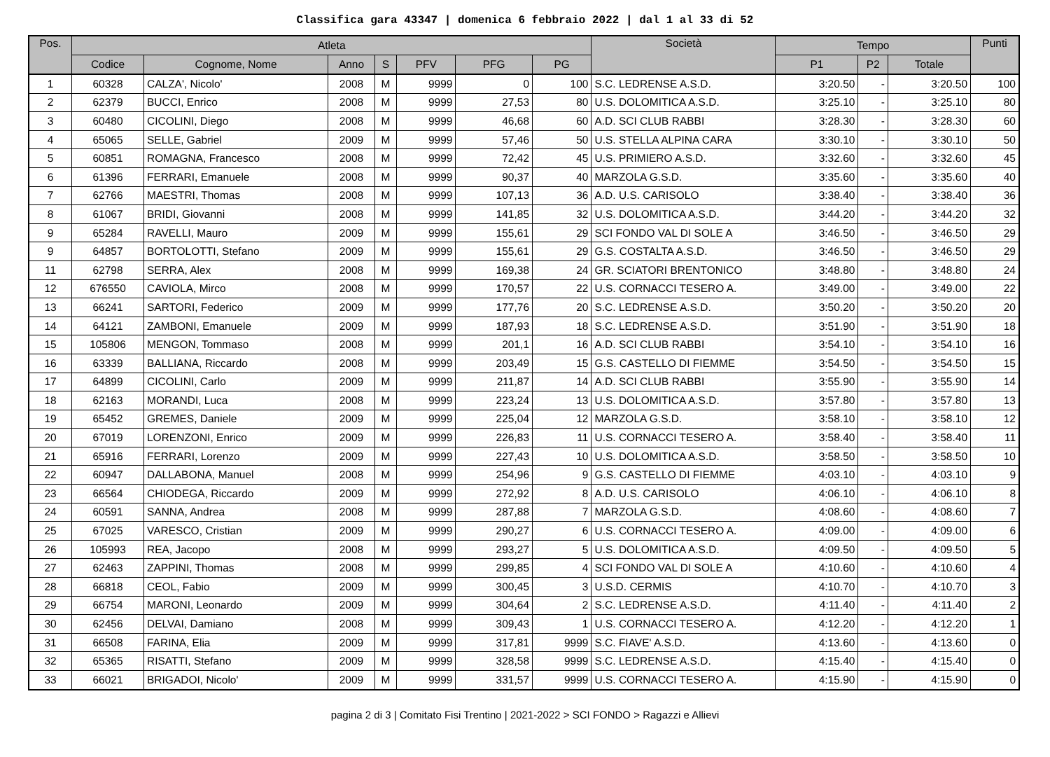Classifica gara 43347 | domenica 6 febbraio 2022 | dal 1 al 33 di 52
| Pos. | Atleta | | | | | | | Società | Tempo | | | Punti |
| --- | --- | --- | --- | --- | --- | --- | --- | --- | --- | --- | --- | --- |
| | Codice | Cognome, Nome | Anno | S | PFV | PFG | PG | | P1 | P2 | Totale | |
| 1 | 60328 | CALZA', Nicolo' | 2008 | M | 9999 | 0 | 100 | S.C. LEDRENSE A.S.D. | 3:20.50 | - | 3:20.50 | 100 |
| 2 | 62379 | BUCCI, Enrico | 2008 | M | 9999 | 27,53 | 80 | U.S. DOLOMITICA A.S.D. | 3:25.10 | - | 3:25.10 | 80 |
| 3 | 60480 | CICOLINI, Diego | 2008 | M | 9999 | 46,68 | 60 | A.D. SCI CLUB RABBI | 3:28.30 | - | 3:28.30 | 60 |
| 4 | 65065 | SELLE, Gabriel | 2009 | M | 9999 | 57,46 | 50 | U.S. STELLA ALPINA CARA | 3:30.10 | - | 3:30.10 | 50 |
| 5 | 60851 | ROMAGNA, Francesco | 2008 | M | 9999 | 72,42 | 45 | U.S. PRIMIERO A.S.D. | 3:32.60 | - | 3:32.60 | 45 |
| 6 | 61396 | FERRARI, Emanuele | 2008 | M | 9999 | 90,37 | 40 | MARZOLA G.S.D. | 3:35.60 | - | 3:35.60 | 40 |
| 7 | 62766 | MAESTRI, Thomas | 2008 | M | 9999 | 107,13 | 36 | A.D. U.S. CARISOLO | 3:38.40 | - | 3:38.40 | 36 |
| 8 | 61067 | BRIDI, Giovanni | 2008 | M | 9999 | 141,85 | 32 | U.S. DOLOMITICA A.S.D. | 3:44.20 | - | 3:44.20 | 32 |
| 9 | 65284 | RAVELLI, Mauro | 2009 | M | 9999 | 155,61 | 29 | SCI FONDO VAL DI SOLE A | 3:46.50 | - | 3:46.50 | 29 |
| 9 | 64857 | BORTOLOTTI, Stefano | 2009 | M | 9999 | 155,61 | 29 | G.S. COSTALTA A.S.D. | 3:46.50 | - | 3:46.50 | 29 |
| 11 | 62798 | SERRA, Alex | 2008 | M | 9999 | 169,38 | 24 | GR. SCIATORI BRENTONICO | 3:48.80 | - | 3:48.80 | 24 |
| 12 | 676550 | CAVIOLA, Mirco | 2008 | M | 9999 | 170,57 | 22 | U.S. CORNACCI TESERO A. | 3:49.00 | - | 3:49.00 | 22 |
| 13 | 66241 | SARTORI, Federico | 2009 | M | 9999 | 177,76 | 20 | S.C. LEDRENSE A.S.D. | 3:50.20 | - | 3:50.20 | 20 |
| 14 | 64121 | ZAMBONI, Emanuele | 2009 | M | 9999 | 187,93 | 18 | S.C. LEDRENSE A.S.D. | 3:51.90 | - | 3:51.90 | 18 |
| 15 | 105806 | MENGON, Tommaso | 2008 | M | 9999 | 201,1 | 16 | A.D. SCI CLUB RABBI | 3:54.10 | - | 3:54.10 | 16 |
| 16 | 63339 | BALLIANA, Riccardo | 2008 | M | 9999 | 203,49 | 15 | G.S. CASTELLO DI FIEMME | 3:54.50 | - | 3:54.50 | 15 |
| 17 | 64899 | CICOLINI, Carlo | 2009 | M | 9999 | 211,87 | 14 | A.D. SCI CLUB RABBI | 3:55.90 | - | 3:55.90 | 14 |
| 18 | 62163 | MORANDI, Luca | 2008 | M | 9999 | 223,24 | 13 | U.S. DOLOMITICA A.S.D. | 3:57.80 | - | 3:57.80 | 13 |
| 19 | 65452 | GREMES, Daniele | 2009 | M | 9999 | 225,04 | 12 | MARZOLA G.S.D. | 3:58.10 | - | 3:58.10 | 12 |
| 20 | 67019 | LORENZONI, Enrico | 2009 | M | 9999 | 226,83 | 11 | U.S. CORNACCI TESERO A. | 3:58.40 | - | 3:58.40 | 11 |
| 21 | 65916 | FERRARI, Lorenzo | 2009 | M | 9999 | 227,43 | 10 | U.S. DOLOMITICA A.S.D. | 3:58.50 | - | 3:58.50 | 10 |
| 22 | 60947 | DALLABONA, Manuel | 2008 | M | 9999 | 254,96 | 9 | G.S. CASTELLO DI FIEMME | 4:03.10 | - | 4:03.10 | 9 |
| 23 | 66564 | CHIODEGA, Riccardo | 2009 | M | 9999 | 272,92 | 8 | A.D. U.S. CARISOLO | 4:06.10 | - | 4:06.10 | 8 |
| 24 | 60591 | SANNA, Andrea | 2008 | M | 9999 | 287,88 | 7 | MARZOLA G.S.D. | 4:08.60 | - | 4:08.60 | 7 |
| 25 | 67025 | VARESCO, Cristian | 2009 | M | 9999 | 290,27 | 6 | U.S. CORNACCI TESERO A. | 4:09.00 | - | 4:09.00 | 6 |
| 26 | 105993 | REA, Jacopo | 2008 | M | 9999 | 293,27 | 5 | U.S. DOLOMITICA A.S.D. | 4:09.50 | - | 4:09.50 | 5 |
| 27 | 62463 | ZAPPINI, Thomas | 2008 | M | 9999 | 299,85 | 4 | SCI FONDO VAL DI SOLE A | 4:10.60 | - | 4:10.60 | 4 |
| 28 | 66818 | CEOL, Fabio | 2009 | M | 9999 | 300,45 | 3 | U.S.D. CERMIS | 4:10.70 | - | 4:10.70 | 3 |
| 29 | 66754 | MARONI, Leonardo | 2009 | M | 9999 | 304,64 | 2 | S.C. LEDRENSE A.S.D. | 4:11.40 | - | 4:11.40 | 2 |
| 30 | 62456 | DELVAI, Damiano | 2008 | M | 9999 | 309,43 | 1 | U.S. CORNACCI TESERO A. | 4:12.20 | - | 4:12.20 | 1 |
| 31 | 66508 | FARINA, Elia | 2009 | M | 9999 | 317,81 | 9999 | S.C. FIAVE' A.S.D. | 4:13.60 | - | 4:13.60 | 0 |
| 32 | 65365 | RISATTI, Stefano | 2009 | M | 9999 | 328,58 | 9999 | S.C. LEDRENSE A.S.D. | 4:15.40 | - | 4:15.40 | 0 |
| 33 | 66021 | BRIGADOI, Nicolo' | 2009 | M | 9999 | 331,57 | 9999 | U.S. CORNACCI TESERO A. | 4:15.90 | - | 4:15.90 | 0 |
pagina 2 di 3 | Comitato Fisi Trentino | 2021-2022 > SCI FONDO > Ragazzi e Allievi